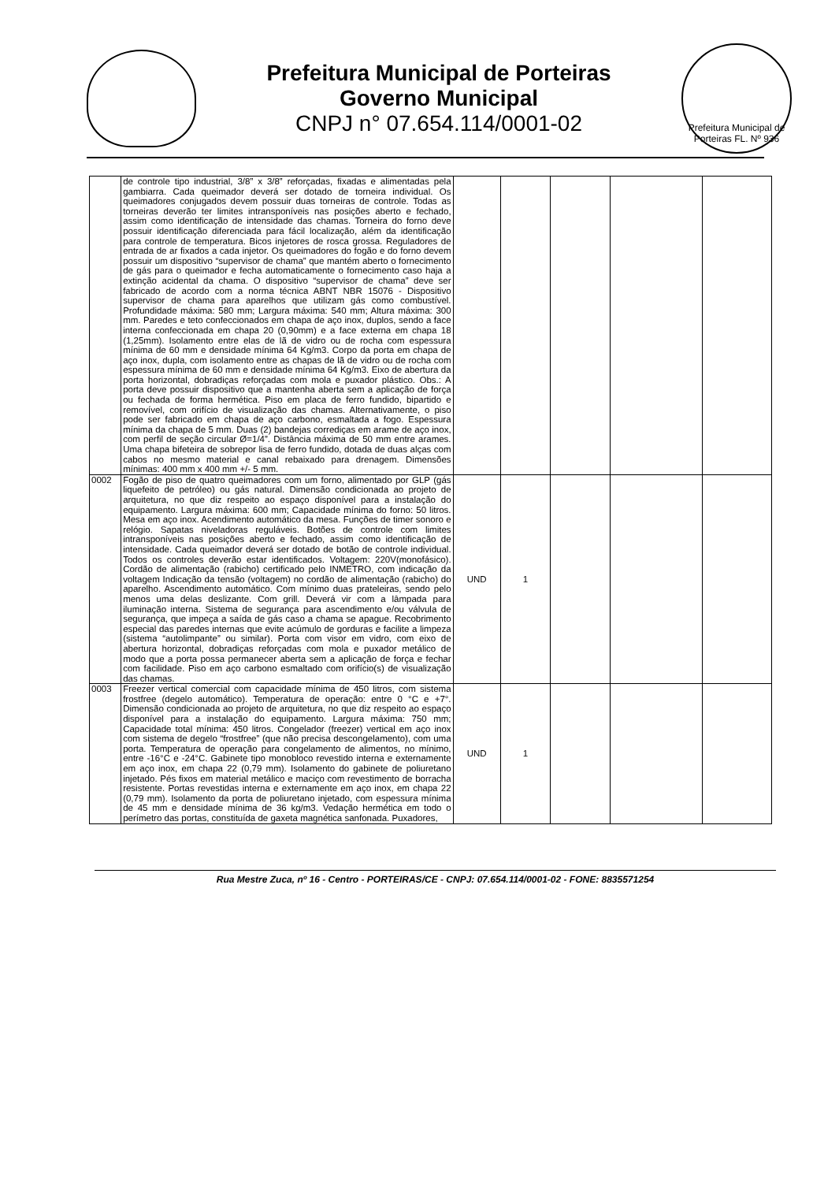Prefeitura Municipal de Porteiras
Governo Municipal
CNPJ n° 07.654.114/0001-02
Prefeitura Municipal de Porteiras FL. Nº 936
| | de controle tipo industrial, 3/8” x 3/8” reforçadas, fixadas e alimentadas pela gambiarra. Cada queimador deverá ser dotado de torneira individual. Os queimadores conjugados devem possuir duas torneiras de controle. Todas as torneiras deverão ter limites intransponíveis nas posições aberto e fechado, assim como identificação de intensidade das chamas. Torneira do forno deve possuir identificação diferenciada para fácil localização, além da identificação para controle de temperatura. Bicos injetores de rosca grossa. Reguladores de entrada de ar fixados a cada injetor. Os queimadores do fogão e do forno devem possuir um dispositivo “supervisor de chama” que mantém aberto o fornecimento de gás para o queimador e fecha automaticamente o fornecimento caso haja a extinção acidental da chama. O dispositivo “supervisor de chama” deve ser fabricado de acordo com a norma técnica ABNT NBR 15076 - Dispositivo supervisor de chama para aparelhos que utilizam gás como combustível. Profundidade máxima: 580 mm; Largura máxima: 540 mm; Altura máxima: 300 mm. Paredes e teto confeccionados em chapa de aço inox, duplos, sendo a face interna confeccionada em chapa 20 (0,90mm) e a face externa em chapa 18 (1,25mm). Isolamento entre elas de lã de vidro ou de rocha com espessura mínima de 60 mm e densidade mínima 64 Kg/m3. Corpo da porta em chapa de aço inox, dupla, com isolamento entre as chapas de lã de vidro ou de rocha com espessura mínima de 60 mm e densidade mínima 64 Kg/m3. Eixo de abertura da porta horizontal, dobradiças reforçadas com mola e puxador plástico. Obs.: A porta deve possuir dispositivo que a mantenha aberta sem a aplicação de força ou fechada de forma hermética. Piso em placa de ferro fundido, bipartido e removível, com orifício de visualização das chamas. Alternativamente, o piso pode ser fabricado em chapa de aço carbono, esmaltada a fogo. Espessura mínima da chapa de 5 mm. Duas (2) bandejas corrediças em arame de aço inox, com perfil de seção circular Ø=1/4”. Distância máxima de 50 mm entre arames. Uma chapa bifeteira de sobrepor lisa de ferro fundido, dotada de duas alças com cabos no mesmo material e canal rebaixado para drenagem. Dimensões mínimas: 400 mm x 400 mm +/- 5 mm. | | | | | |
| 0002 | Fogão de piso de quatro queimadores com um forno, alimentado por GLP (gás liquefeito de petróleo) ou gás natural. Dimensão condicionada ao projeto de arquitetura, no que diz respeito ao espaço disponível para a instalação do equipamento. Largura máxima: 600 mm; Capacidade mínima do forno: 50 litros. Mesa em aço inox. Acendimento automático da mesa. Funções de timer sonoro e relógio. Sapatas niveladoras reguláveis. Botões de controle com limites intransponíveis nas posições aberto e fechado, assim como identificação de intensidade. Cada queimador deverá ser dotado de botão de controle individual. Todos os controles deverão estar identificados. Voltagem: 220V(monofásico). Cordão de alimentação (rabicho) certificado pelo INMETRO, com indicação da voltagem Indicação da tensão (voltagem) no cordão de alimentação (rabicho) do aparelho. Ascendimento automático. Com mínimo duas prateleiras, sendo pelo menos uma delas deslizante. Com grill. Deverá vir com a lâmpada para iluminação interna. Sistema de segurança para ascendimento e/ou válvula de segurança, que impeça a saída de gás caso a chama se apague. Recobrimento especial das paredes internas que evite acúmulo de gorduras e facilite a limpeza (sistema “autolimpante” ou similar). Porta com visor em vidro, com eixo de abertura horizontal, dobradiças reforçadas com mola e puxador metálico de modo que a porta possa permanecer aberta sem a aplicação de força e fechar com facilidade. Piso em aço carbono esmaltado com orifício(s) de visualização das chamas. | UND | 1 | | | |
| 0003 | Freezer vertical comercial com capacidade mínima de 450 litros, com sistema frostfree (degelo automático). Temperatura de operação: entre 0 °C e +7°. Dimensão condicionada ao projeto de arquitetura, no que diz respeito ao espaço disponível para a instalação do equipamento. Largura máxima: 750 mm; Capacidade total mínima: 450 litros. Congelador (freezer) vertical em aço inox com sistema de degelo “frostfree” (que não precisa descongelamento), com uma porta. Temperatura de operação para congelamento de alimentos, no mínimo, entre -16°C e -24°C. Gabinete tipo monobloco revestido interna e externamente em aço inox, em chapa 22 (0,79 mm). Isolamento do gabinete de poliuretano injetado. Pés fixos em material metálico e maciço com revestimento de borracha resistente. Portas revestidas interna e externamente em aço inox, em chapa 22 (0,79 mm). Isolamento da porta de poliuretano injetado, com espessura mínima de 45 mm e densidade mínima de 36 kg/m3. Vedação hermética em todo o perímetro das portas, constituída de gaxeta magnética sanfonada. Puxadores, | UND | 1 | | | |
Rua Mestre Zuca, nº 16 - Centro - PORTEIRAS/CE - CNPJ: 07.654.114/0001-02 - FONE: 8835571254